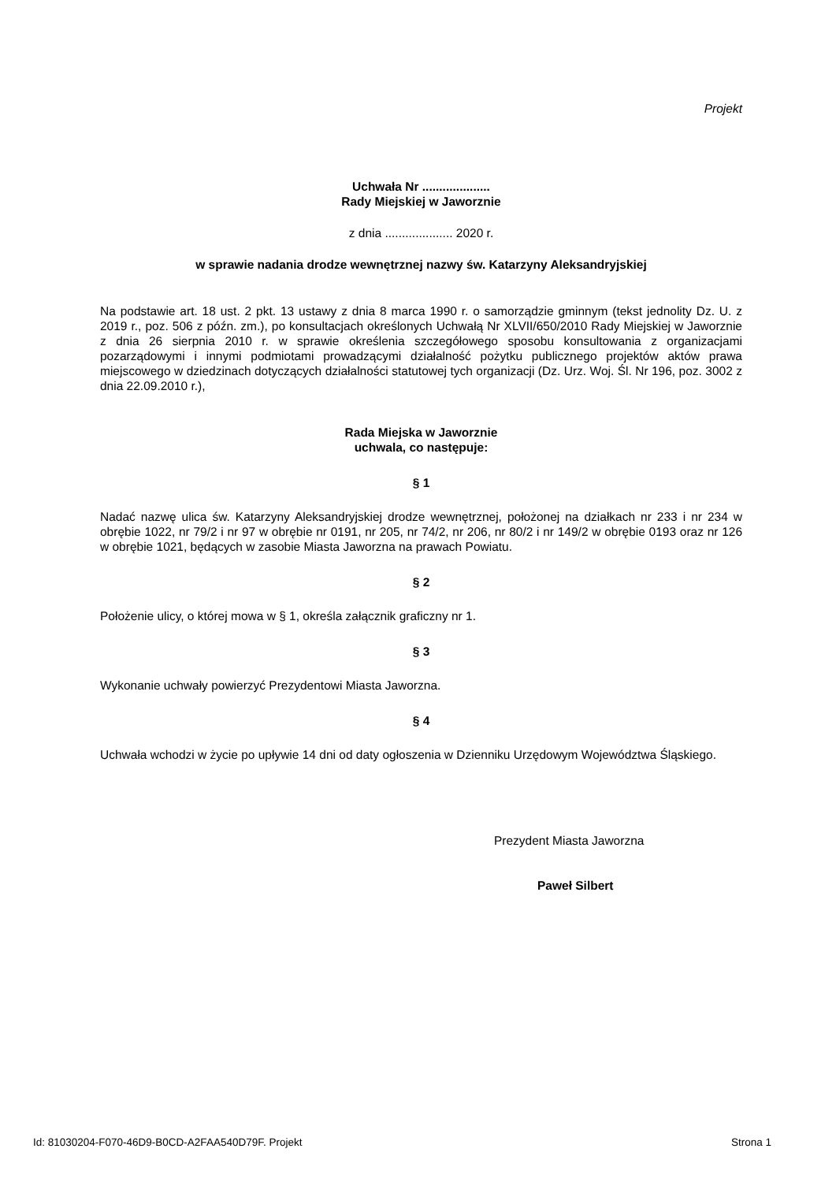Projekt
Uchwała Nr ....................
Rady Miejskiej w Jaworznie
z dnia .................... 2020 r.
w sprawie nadania drodze wewnętrznej nazwy św. Katarzyny Aleksandryjskiej
Na podstawie art. 18 ust. 2 pkt. 13 ustawy z dnia 8 marca 1990 r. o samorządzie gminnym (tekst jednolity Dz. U. z 2019 r., poz. 506 z późn. zm.), po konsultacjach określonych Uchwałą Nr XLVII/650/2010 Rady Miejskiej w Jaworznie z dnia 26 sierpnia 2010 r. w sprawie określenia szczegółowego sposobu konsultowania z organizacjami pozarządowymi i innymi podmiotami prowadzącymi działalność pożytku publicznego projektów aktów prawa miejscowego w dziedzinach dotyczących działalności statutowej tych organizacji (Dz. Urz. Woj. Śl. Nr 196, poz. 3002 z dnia 22.09.2010 r.),
Rada Miejska w Jaworznie
uchwala, co następuje:
§ 1
Nadać nazwę ulica św. Katarzyny Aleksandryjskiej drodze wewnętrznej, położonej na działkach nr 233 i nr 234 w obrębie 1022, nr 79/2 i nr 97 w obrębie nr 0191, nr 205, nr 74/2, nr 206, nr 80/2 i nr 149/2 w obrębie 0193 oraz nr 126 w obrębie 1021, będących w zasobie Miasta Jaworzna na prawach Powiatu.
§ 2
Położenie ulicy, o której mowa w § 1, określa załącznik graficzny nr 1.
§ 3
Wykonanie uchwały powierzyć Prezydentowi Miasta Jaworzna.
§ 4
Uchwała wchodzi w życie po upływie 14 dni od daty ogłoszenia w Dzienniku Urzędowym Województwa Śląskiego.
Prezydent Miasta Jaworzna
Paweł Silbert
Id: 81030204-F070-46D9-B0CD-A2FAA540D79F. Projekt Strona 1